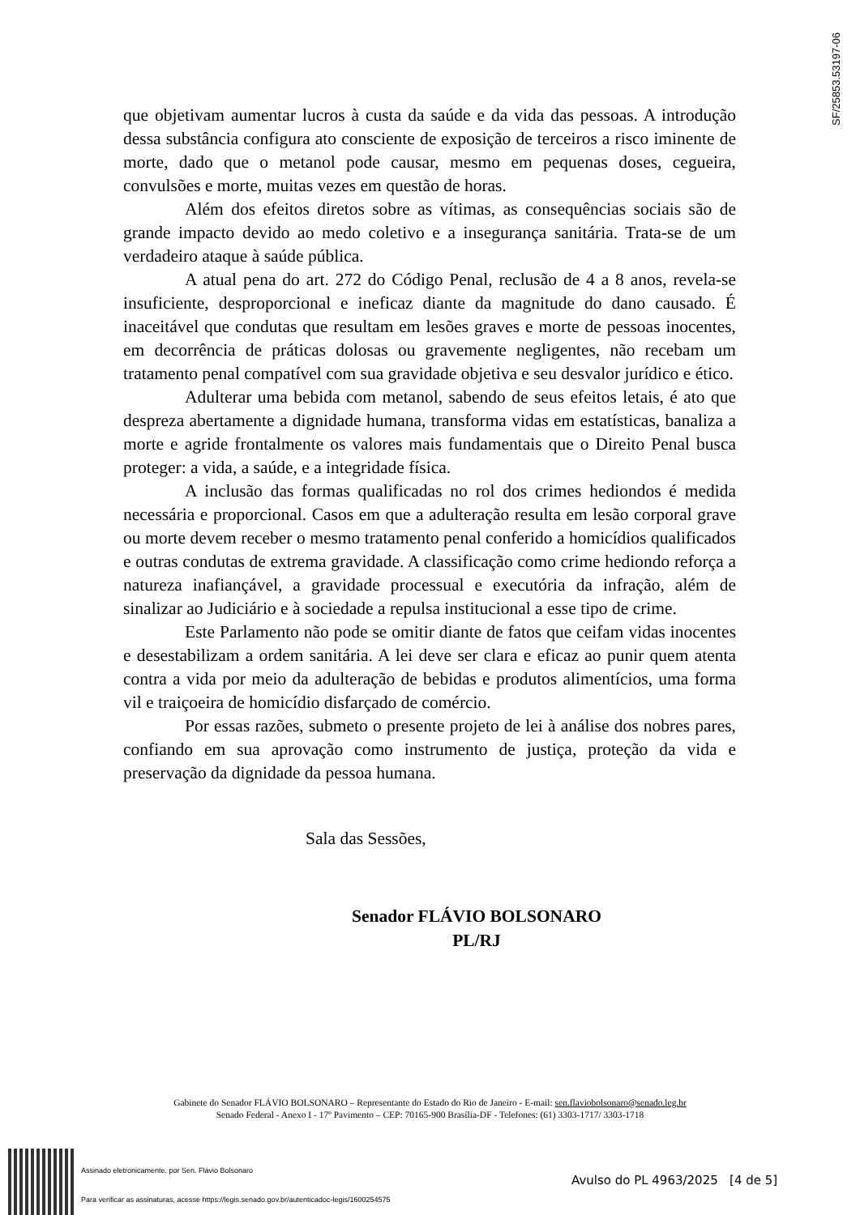SF/25853.53197-06
que objetivam aumentar lucros à custa da saúde e da vida das pessoas. A introdução dessa substância configura ato consciente de exposição de terceiros a risco iminente de morte, dado que o metanol pode causar, mesmo em pequenas doses, cegueira, convulsões e morte, muitas vezes em questão de horas.
Além dos efeitos diretos sobre as vítimas, as consequências sociais são de grande impacto devido ao medo coletivo e a insegurança sanitária. Trata-se de um verdadeiro ataque à saúde pública.
A atual pena do art. 272 do Código Penal, reclusão de 4 a 8 anos, revela-se insuficiente, desproporcional e ineficaz diante da magnitude do dano causado. É inaceitável que condutas que resultam em lesões graves e morte de pessoas inocentes, em decorrência de práticas dolosas ou gravemente negligentes, não recebam um tratamento penal compatível com sua gravidade objetiva e seu desvalor jurídico e ético.
Adulterar uma bebida com metanol, sabendo de seus efeitos letais, é ato que despreza abertamente a dignidade humana, transforma vidas em estatísticas, banaliza a morte e agride frontalmente os valores mais fundamentais que o Direito Penal busca proteger: a vida, a saúde, e a integridade física.
A inclusão das formas qualificadas no rol dos crimes hediondos é medida necessária e proporcional. Casos em que a adulteração resulta em lesão corporal grave ou morte devem receber o mesmo tratamento penal conferido a homicídios qualificados e outras condutas de extrema gravidade. A classificação como crime hediondo reforça a natureza inafiançável, a gravidade processual e executória da infração, além de sinalizar ao Judiciário e à sociedade a repulsa institucional a esse tipo de crime.
Este Parlamento não pode se omitir diante de fatos que ceifam vidas inocentes e desestabilizam a ordem sanitária. A lei deve ser clara e eficaz ao punir quem atenta contra a vida por meio da adulteração de bebidas e produtos alimentícios, uma forma vil e traiçoeira de homicídio disfarçado de comércio.
Por essas razões, submeto o presente projeto de lei à análise dos nobres pares, confiando em sua aprovação como instrumento de justiça, proteção da vida e preservação da dignidade da pessoa humana.
Sala das Sessões,
Senador FLÁVIO BOLSONARO
PL/RJ
Gabinete do Senador FLÁVIO BOLSONARO – Representante do Estado do Rio de Janeiro - E-mail: sen.flaviobolsonaro@senado.leg.br
Senado Federal - Anexo I - 17º Pavimento – CEP: 70165-900 Brasília-DF - Telefones: (61) 3303-1717/ 3303-1718
Assinado eletronicamente, por Sen. Flávio Bolsonaro
Para verificar as assinaturas, acesse https://legis.senado.gov.br/autenticadoc-legis/1600254575
Avulso do PL 4963/2025 [4 de 5]